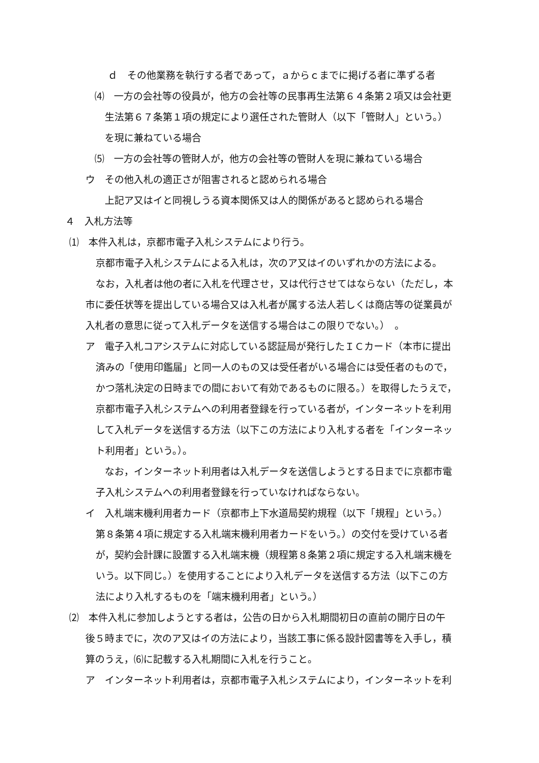ｄ　その他業務を執行する者であって，ａからｃまでに掲げる者に準ずる者
⑷　一方の会社等の役員が，他方の会社等の民事再生法第６４条第２項又は会社更
生法第６７条第１項の規定により選任された管財人（以下「管財人」という。）
を現に兼ねている場合
⑸　一方の会社等の管財人が，他方の会社等の管財人を現に兼ねている場合
ウ　その他入札の適正さが阻害されると認められる場合
上記ア又はイと同視しうる資本関係又は人的関係があると認められる場合
４　入札方法等
⑴　本件入札は，京都市電子入札システムにより行う。
京都市電子入札システムによる入札は，次のア又はイのいずれかの方法による。
なお，入札者は他の者に入札を代理させ，又は代行させてはならない（ただし，本
市に委任状等を提出している場合又は入札者が属する法人若しくは商店等の従業員が
入札者の意思に従って入札データを送信する場合はこの限りでない。）　。
ア　電子入札コアシステムに対応している認証局が発行したＩＣカード（本市に提出
済みの「使用印鑑届」と同一人のもの又は受任者がいる場合には受任者のもので，
かつ落札決定の日時までの間において有効であるものに限る。）を取得したうえで，
京都市電子入札システムへの利用者登録を行っている者が，インターネットを利用
して入札データを送信する方法（以下この方法により入札する者を「インターネッ
ト利用者」という。）。
なお，インターネット利用者は入札データを送信しようとする日までに京都市電
子入札システムへの利用者登録を行っていなければならない。
イ　入札端末機利用者カード（京都市上下水道局契約規程（以下「規程」という。）
第８条第４項に規定する入札端末機利用者カードをいう。）の交付を受けている者
が，契約会計課に設置する入札端末機（規程第８条第２項に規定する入札端末機を
いう。以下同じ。）を使用することにより入札データを送信する方法（以下この方
法により入札するものを「端末機利用者」という。）
⑵　本件入札に参加しようとする者は，公告の日から入札期間初日の直前の開庁日の午
後５時までに，次のア又はイの方法により，当該工事に係る設計図書等を入手し，積
算のうえ，⑹に記載する入札期間に入札を行うこと。
ア　インターネット利用者は，京都市電子入札システムにより，インターネットを利